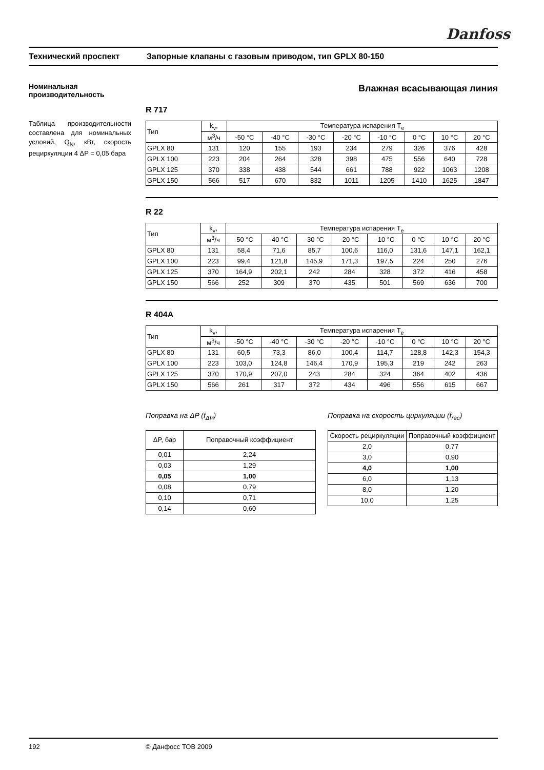Danfoss
Технический проспект Запорные клапаны с газовым приводом, тип GPLX 80-150
Номинальная производительность
Таблица производительности составлена для номинальных условий, Q<sub>N</sub>, кВт, скорость рециркуляции 4 ΔP = 0,05 бара
Влажная всасывающая линия
R 717
| Тип | k<sub>v</sub>, | Температура испарения T<sub>e</sub> | | | | | | | |
| --- | --- | --- | --- | --- | --- | --- | --- | --- | --- |
| | м<sup>3</sup>/ч | -50 °C | -40 °C | -30 °C | -20 °C | -10 °C | 0 °C | 10 °C | 20 °C |
| GPLX 80 | 131 | 120 | 155 | 193 | 234 | 279 | 326 | 376 | 428 |
| GPLX 100 | 223 | 204 | 264 | 328 | 398 | 475 | 556 | 640 | 728 |
| GPLX 125 | 370 | 338 | 438 | 544 | 661 | 788 | 922 | 1063 | 1208 |
| GPLX 150 | 566 | 517 | 670 | 832 | 1011 | 1205 | 1410 | 1625 | 1847 |
R 22
| Тип | k<sub>v</sub>, | Температура испарения T<sub>e</sub> | | | | | | | |
| --- | --- | --- | --- | --- | --- | --- | --- | --- | --- |
| | м<sup>3</sup>/ч | -50 °C | -40 °C | -30 °C | -20 °C | -10 °C | 0 °C | 10 °C | 20 °C |
| GPLX 80 | 131 | 58,4 | 71,6 | 85,7 | 100,6 | 116,0 | 131,6 | 147,1 | 162,1 |
| GPLX 100 | 223 | 99,4 | 121,8 | 145,9 | 171,3 | 197,5 | 224 | 250 | 276 |
| GPLX 125 | 370 | 164,9 | 202,1 | 242 | 284 | 328 | 372 | 416 | 458 |
| GPLX 150 | 566 | 252 | 309 | 370 | 435 | 501 | 569 | 636 | 700 |
R 404A
| Тип | k<sub>v</sub>, | Температура испарения T<sub>e</sub> | | | | | | | |
| --- | --- | --- | --- | --- | --- | --- | --- | --- | --- |
| | м<sup>3</sup>/ч | -50 °C | -40 °C | -30 °C | -20 °C | -10 °C | 0 °C | 10 °C | 20 °C |
| GPLX 80 | 131 | 60,5 | 73,3 | 86,0 | 100,4 | 114,7 | 128,8 | 142,3 | 154,3 |
| GPLX 100 | 223 | 103,0 | 124,8 | 146,4 | 170,9 | 195,3 | 219 | 242 | 263 |
| GPLX 125 | 370 | 170,9 | 207,0 | 243 | 284 | 324 | 364 | 402 | 436 |
| GPLX 150 | 566 | 261 | 317 | 372 | 434 | 496 | 556 | 615 | 667 |
Поправка на ΔP (f<sub>ΔP</sub>)
| ΔP, бар | Поправочный коэффициент |
| --- | --- |
| 0,01 | 2,24 |
| 0,03 | 1,29 |
| 0,05 | 1,00 |
| 0,08 | 0,79 |
| 0,10 | 0,71 |
| 0,14 | 0,60 |
Поправка на скорость циркуляции (f<sub>rec</sub>)
| Скорость рециркуляции | Поправочный коэффициент |
| --- | --- |
| 2,0 | 0,77 |
| 3,0 | 0,90 |
| 4,0 | 1,00 |
| 6,0 | 1,13 |
| 8,0 | 1,20 |
| 10,0 | 1,25 |
192 © Данфосс ТОВ 2009